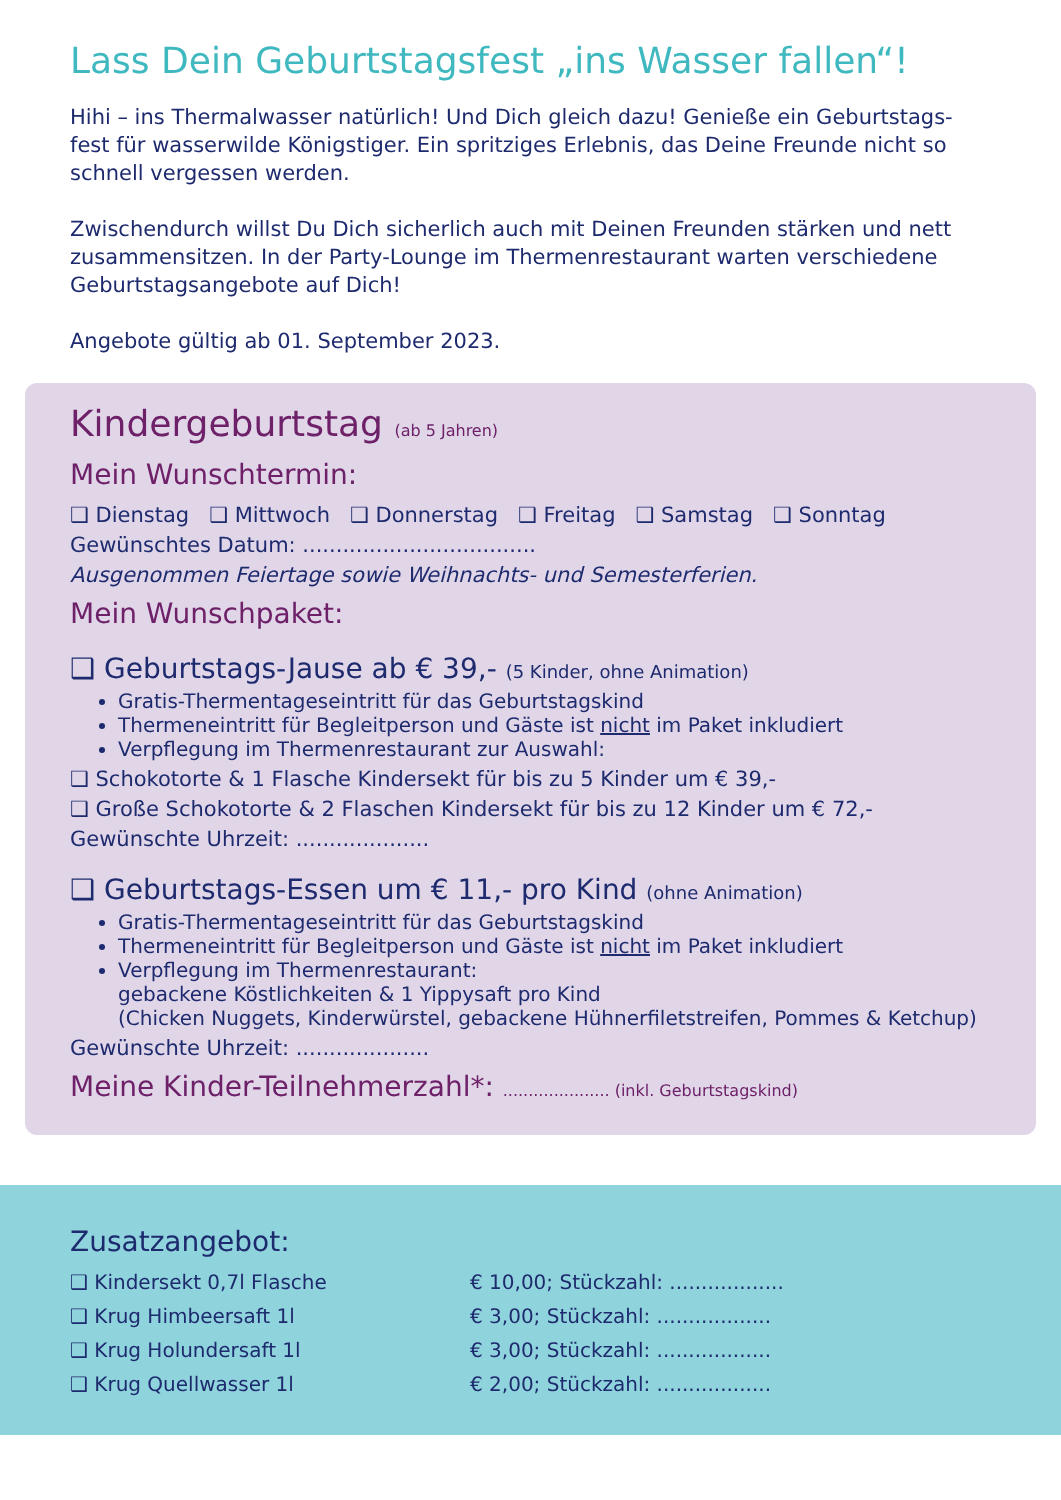Lass Dein Geburtstagsfest „ins Wasser fallen“!
Hihi – ins Thermalwasser natürlich! Und Dich gleich dazu! Genieße ein Geburtstags-fest für wasserwilde Königstiger. Ein spritziges Erlebnis, das Deine Freunde nicht so schnell vergessen werden.
Zwischendurch willst Du Dich sicherlich auch mit Deinen Freunden stärken und nett zusammensitzen. In der Party-Lounge im Thermenrestaurant warten verschiedene Geburtstagsangebote auf Dich!
Angebote gültig ab 01. September 2023.
Kindergeburtstag (ab 5 Jahren)
Mein Wunschtermin:
❑ Dienstag ❑ Mittwoch ❑ Donnerstag ❑ Freitag ❑ Samstag ❑ Sonntag
Gewünschtes Datum: ...................................
Ausgenommen Feiertage sowie Weihnachts- und Semesterferien.
Mein Wunschpaket:
❑ Geburtstags-Jause ab € 39,- (5 Kinder, ohne Animation)
Gratis-Thermentageseintritt für das Geburtstagskind
Thermeneintritt für Begleitperson und Gäste ist nicht im Paket inkludiert
Verpflegung im Thermenrestaurant zur Auswahl:
❑ Schokotorte & 1 Flasche Kindersekt für bis zu 5 Kinder um € 39,-
❑ Große Schokotorte & 2 Flaschen Kindersekt für bis zu 12 Kinder um € 72,-
Gewünschte Uhrzeit: ....................
❑ Geburtstags-Essen um € 11,- pro Kind (ohne Animation)
Gratis-Thermentageseintritt für das Geburtstagskind
Thermeneintritt für Begleitperson und Gäste ist nicht im Paket inkludiert
Verpflegung im Thermenrestaurant:
gebackene Köstlichkeiten & 1 Yippysaft pro Kind
(Chicken Nuggets, Kinderwürstel, gebackene Hühnerfiletstreifen, Pommes & Ketchup)
Gewünschte Uhrzeit: ....................
Meine Kinder-Teilnehmerzahl*: ..................... (inkl. Geburtstagskind)
Zusatzangebot:
❑ Kindersekt 0,7l Flasche € 10,00; Stückzahl: ..................
❑ Krug Himbeersaft 1l € 3,00; Stückzahl: ..................
❑ Krug Holundersaft 1l € 3,00; Stückzahl: ..................
❑ Krug Quellwasser 1l € 2,00; Stückzahl: ..................